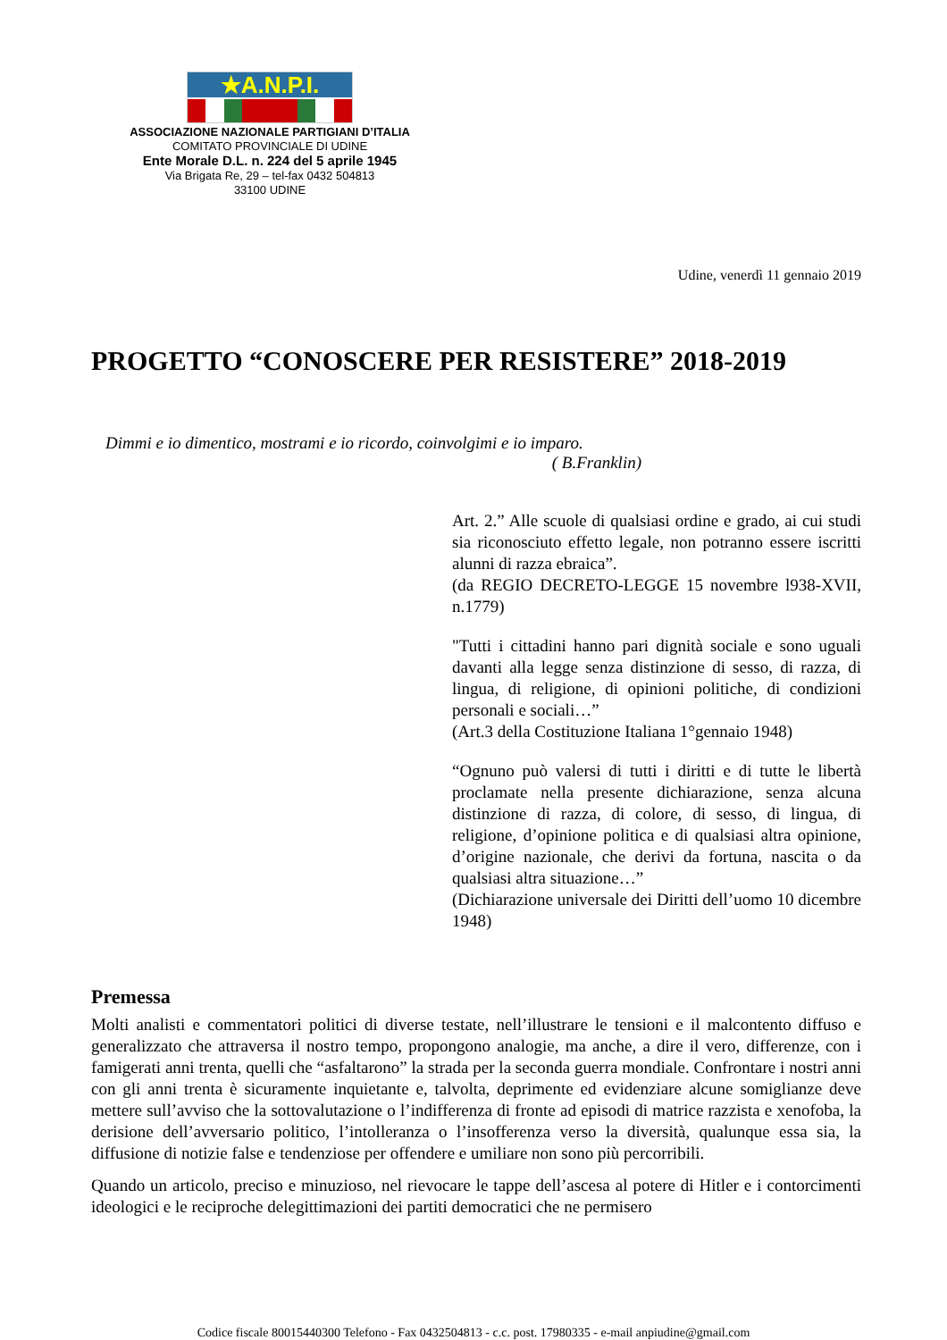★A.N.P.I.
ASSOCIAZIONE NAZIONALE PARTIGIANI D’ITALIA
COMITATO PROVINCIALE DI UDINE
Ente Morale D.L. n. 224 del 5 aprile 1945
Via Brigata Re, 29 – tel-fax 0432 504813
33100 UDINE
Udine, venerdì 11 gennaio 2019
PROGETTO “CONOSCERE PER RESISTERE” 2018-2019
Dimmi e io dimentico, mostrami e io ricordo, coinvolgimi e io imparo.
( B.Franklin)
Art. 2.” Alle scuole di qualsiasi ordine e grado, ai cui studi sia riconosciuto effetto legale, non potranno essere iscritti alunni di razza ebraica”.
(da REGIO DECRETO-LEGGE 15 novembre l938-XVII, n.1779)
"Tutti i cittadini hanno pari dignità sociale e sono uguali davanti alla legge senza distinzione di sesso, di razza, di lingua, di religione, di opinioni politiche, di condizioni personali e sociali…”
(Art.3 della Costituzione Italiana 1°gennaio 1948)
“Ognuno può valersi di tutti i diritti e di tutte le libertà proclamate nella presente dichiarazione, senza alcuna distinzione di razza, di colore, di sesso, di lingua, di religione, d’opinione politica e di qualsiasi altra opinione, d’origine nazionale, che derivi da fortuna, nascita o da qualsiasi altra situazione…”
(Dichiarazione universale dei Diritti dell’uomo 10 dicembre 1948)
Premessa
Molti analisti e commentatori politici di diverse testate, nell’illustrare le tensioni e il malcontento diffuso e generalizzato che attraversa il nostro tempo, propongono analogie, ma anche, a dire il vero, differenze, con i famigerati anni trenta, quelli che “asfaltarono” la strada per la seconda guerra mondiale. Confrontare i nostri anni con gli anni trenta è sicuramente inquietante e, talvolta, deprimente ed evidenziare alcune somiglianze deve mettere sull’avviso che la sottovalutazione o l’indifferenza di fronte ad episodi di matrice razzista e xenofoba, la derisione dell’avversario politico, l’intolleranza o l’insofferenza verso la diversità, qualunque essa sia, la diffusione di notizie false e tendenziose per offendere e umiliare non sono più percorribili.
Quando un articolo, preciso e minuzioso, nel rievocare le tappe dell’ascesa al potere di Hitler e i contorcimenti ideologici e le reciproche delegittimazioni dei partiti democratici che ne permisero
Codice fiscale 80015440300 Telefono - Fax 0432504813 - c.c. post. 17980335 - e-mail anpiudine@gmail.com